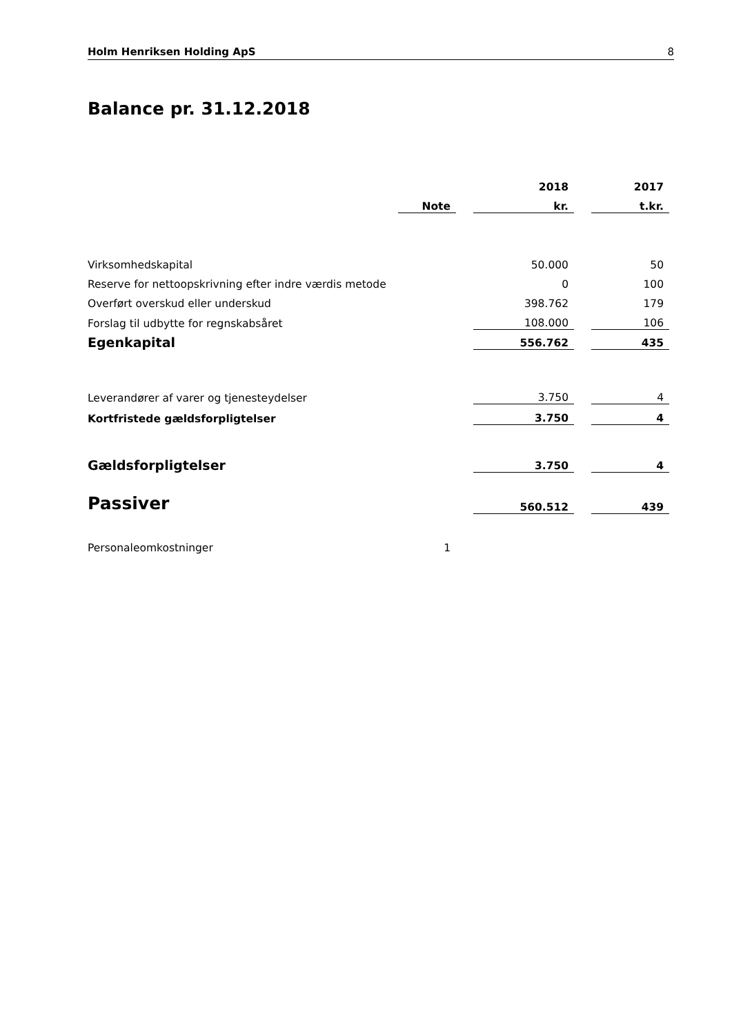Holm Henriksen Holding ApS 8
Balance pr. 31.12.2018
| | | | 2018 | | 2017 |
| --- | --- | --- | --- | --- | --- |
| | Note | | kr. | | t.kr. |
| Virksomhedskapital | | | 50.000 | | 50 |
| Reserve for nettoopskrivning efter indre værdis metode | | | 0 | | 100 |
| Overført overskud eller underskud | | | 398.762 | | 179 |
| Forslag til udbytte for regnskabsåret | | | 108.000 | | 106 |
| Egenkapital | | | 556.762 | | 435 |
| Leverandører af varer og tjenesteydelser | | | 3.750 | | 4 |
| Kortfristede gældsforpligtelser | | | 3.750 | | 4 |
| Gældsforpligtelser | | | 3.750 | | 4 |
| Passiver | | | 560.512 | | 439 |
| Personaleomkostninger | 1 | | | | |